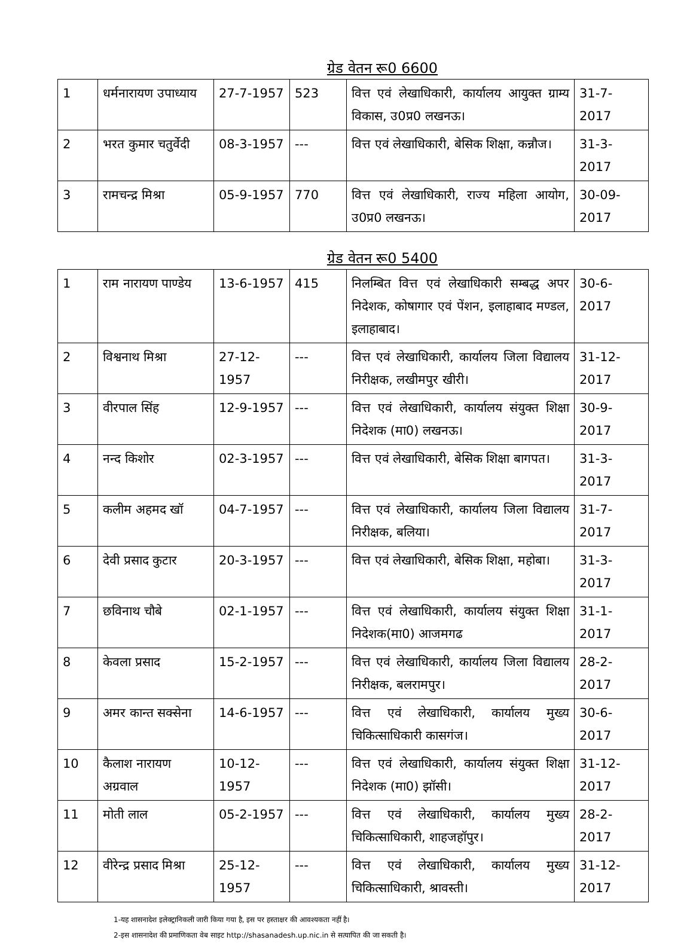ग्रेड वेतन रू0 6600
| 1 | धर्मनारायण उपाध्याय | 27-7-1957 | 523 | वित्त एवं लेखाधिकारी, कार्यालय आयुक्त ग्राम्य विकास, उ0प्र0 लखनऊ। | 31-7-2017 |
| 2 | भरत कुमार चतुर्वेदी | 08-3-1957 | --- | वित्त एवं लेखाधिकारी, बेसिक शिक्षा, कन्नौज। | 31-3-2017 |
| 3 | रामचन्द्र मिश्रा | 05-9-1957 | 770 | वित्त एवं लेखाधिकारी, राज्य महिला आयोग, उ0प्र0 लखनऊ। | 30-09-2017 |
ग्रेड वेतन रू0 5400
| 1 | राम नारायण पाण्डेय | 13-6-1957 | 415 | निलम्बित वित्त एवं लेखाधिकारी सम्बद्ध अपर निदेशक, कोषागार एवं पेंशन, इलाहाबाद मण्डल, इलाहाबाद। | 30-6-2017 |
| 2 | विश्वनाथ मिश्रा | 27-12-1957 | --- | वित्त एवं लेखाधिकारी, कार्यालय जिला विद्यालय निरीक्षक, लखीमपुर खीरी। | 31-12-2017 |
| 3 | वीरपाल सिंह | 12-9-1957 | --- | वित्त एवं लेखाधिकारी, कार्यालय संयुक्त शिक्षा निदेशक (मा0) लखनऊ। | 30-9-2017 |
| 4 | नन्द किशोर | 02-3-1957 | --- | वित्त एवं लेखाधिकारी, बेसिक शिक्षा बागपत। | 31-3-2017 |
| 5 | कलीम अहमद खॉ | 04-7-1957 | --- | वित्त एवं लेखाधिकारी, कार्यालय जिला विद्यालय निरीक्षक, बलिया। | 31-7-2017 |
| 6 | देवी प्रसाद कुटार | 20-3-1957 | --- | वित्त एवं लेखाधिकारी, बेसिक शिक्षा, महोबा। | 31-3-2017 |
| 7 | छविनाथ चौबे | 02-1-1957 | --- | वित्त एवं लेखाधिकारी, कार्यालय संयुक्त शिक्षा निदेशक(मा0) आजमगढ | 31-1-2017 |
| 8 | केवला प्रसाद | 15-2-1957 | --- | वित्त एवं लेखाधिकारी, कार्यालय जिला विद्यालय निरीक्षक, बलरामपुर। | 28-2-2017 |
| 9 | अमर कान्त सक्सेना | 14-6-1957 | --- | वित्त एवं लेखाधिकारी, कार्यालय मुख्य चिकित्साधिकारी कासगंज। | 30-6-2017 |
| 10 | कैलाश नारायण अग्रवाल | 10-12-1957 | --- | वित्त एवं लेखाधिकारी, कार्यालय संयुक्त शिक्षा निदेशक (मा0) झॉसी। | 31-12-2017 |
| 11 | मोती लाल | 05-2-1957 | --- | वित्त एवं लेखाधिकारी, कार्यालय मुख्य चिकित्साधिकारी, शाहजहॉपुर। | 28-2-2017 |
| 12 | वीरेन्द्र प्रसाद मिश्रा | 25-12-1957 | --- | वित्त एवं लेखाधिकारी, कार्यालय मुख्य चिकित्साधिकारी, श्रावस्ती। | 31-12-2017 |
1-यह शासनादेश इलेक्ट्रानिकली जारी किया गया है, इस पर हस्ताक्षर की आवश्यकता नहीं है।
2-इस शासनादेश की प्रमाणिकता वेब साइट http://shasanadesh.up.nic.in से सत्यापित की जा सकती है।